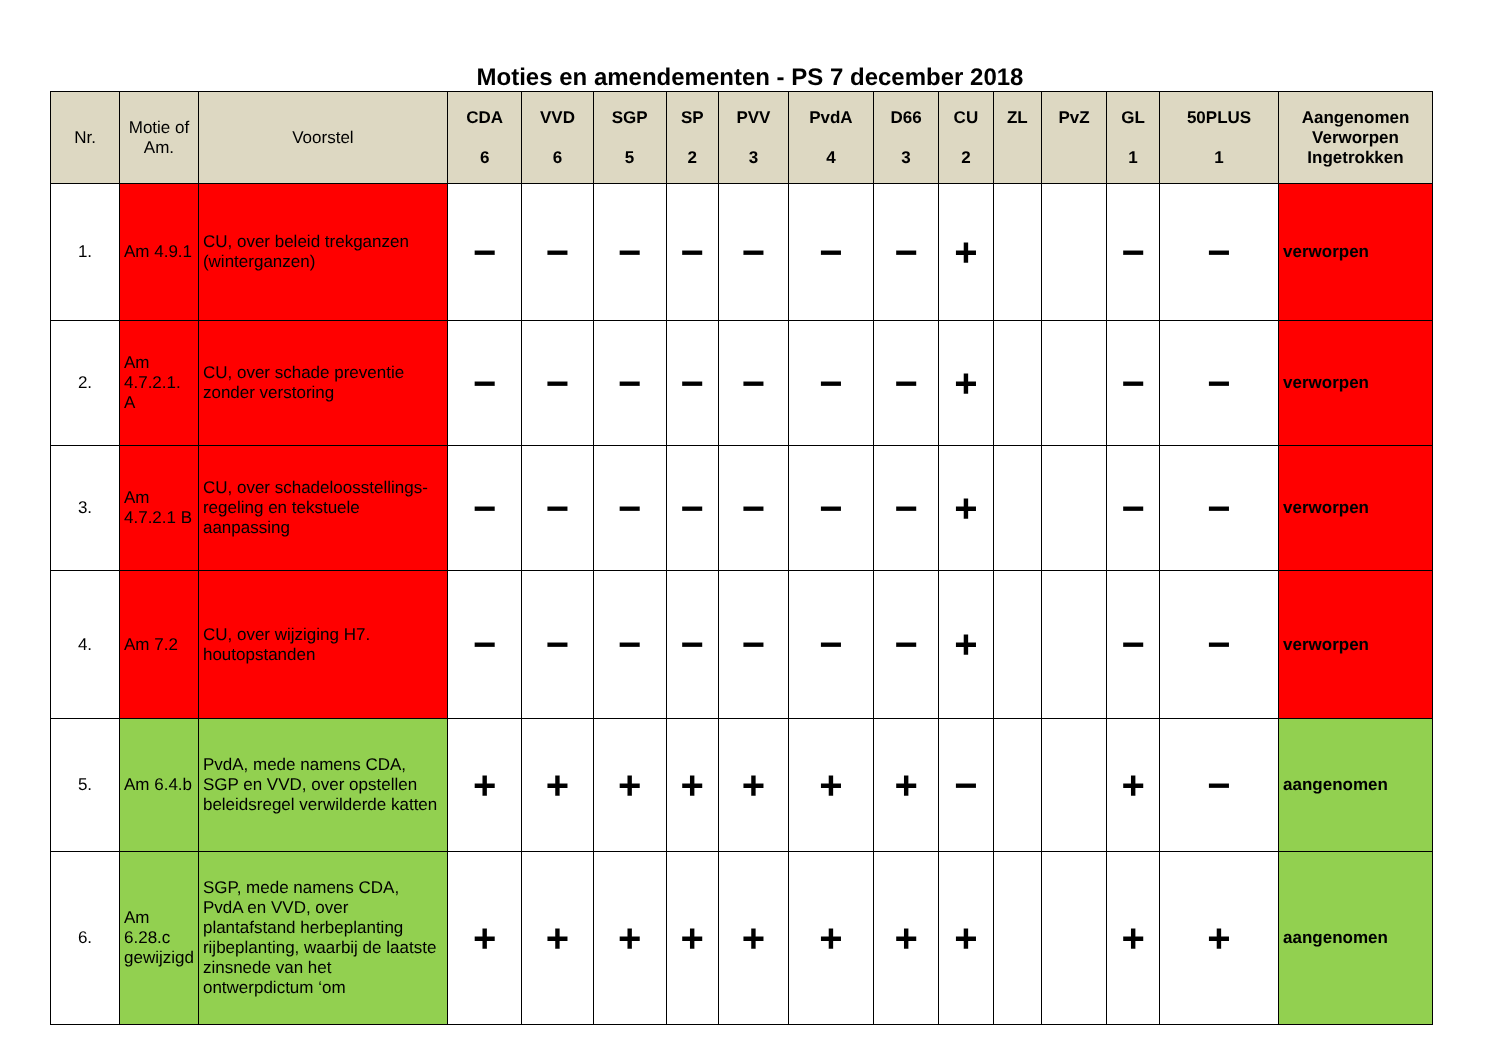Moties en amendementen - PS 7 december 2018
| Nr. | Motie of Am. | Voorstel | CDA 6 | VVD 6 | SGP 5 | SP 2 | PVV 3 | PvdA 4 | D66 3 | CU 2 | ZL | PvZ | GL 1 | 50PLUS 1 | Aangenomen Verworpen Ingetrokken |
| --- | --- | --- | --- | --- | --- | --- | --- | --- | --- | --- | --- | --- | --- | --- | --- |
| 1. | Am 4.9.1 | CU, over beleid trekganzen (winterganzen) | − | − | − | − | − | − | − | + | | | − | − | verworpen |
| 2. | Am 4.7.2.1. A | CU, over schade preventie zonder verstoring | − | − | − | − | − | − | − | + | | | − | − | verworpen |
| 3. | Am 4.7.2.1 B | CU, over schadeloosstellings-regeling en tekstuele aanpassing | − | − | − | − | − | − | − | + | | | − | − | verworpen |
| 4. | Am 7.2 | CU, over wijziging H7. houtopstanden | − | − | − | − | − | − | − | + | | | − | − | verworpen |
| 5. | Am 6.4.b | PvdA, mede namens CDA, SGP en VVD, over opstellen beleidsregel verwilderde katten | + | + | + | + | + | + | + | − | | | + | − | aangenomen |
| 6. | Am 6.28.c gewijzigd | SGP, mede namens CDA, PvdA en VVD, over plantafstand herbeplanting rijbeplanting, waarbij de laatste zinsnede van het ontwerpdictum ‘om | + | + | + | + | + | + | + | + | | | + | + | aangenomen |